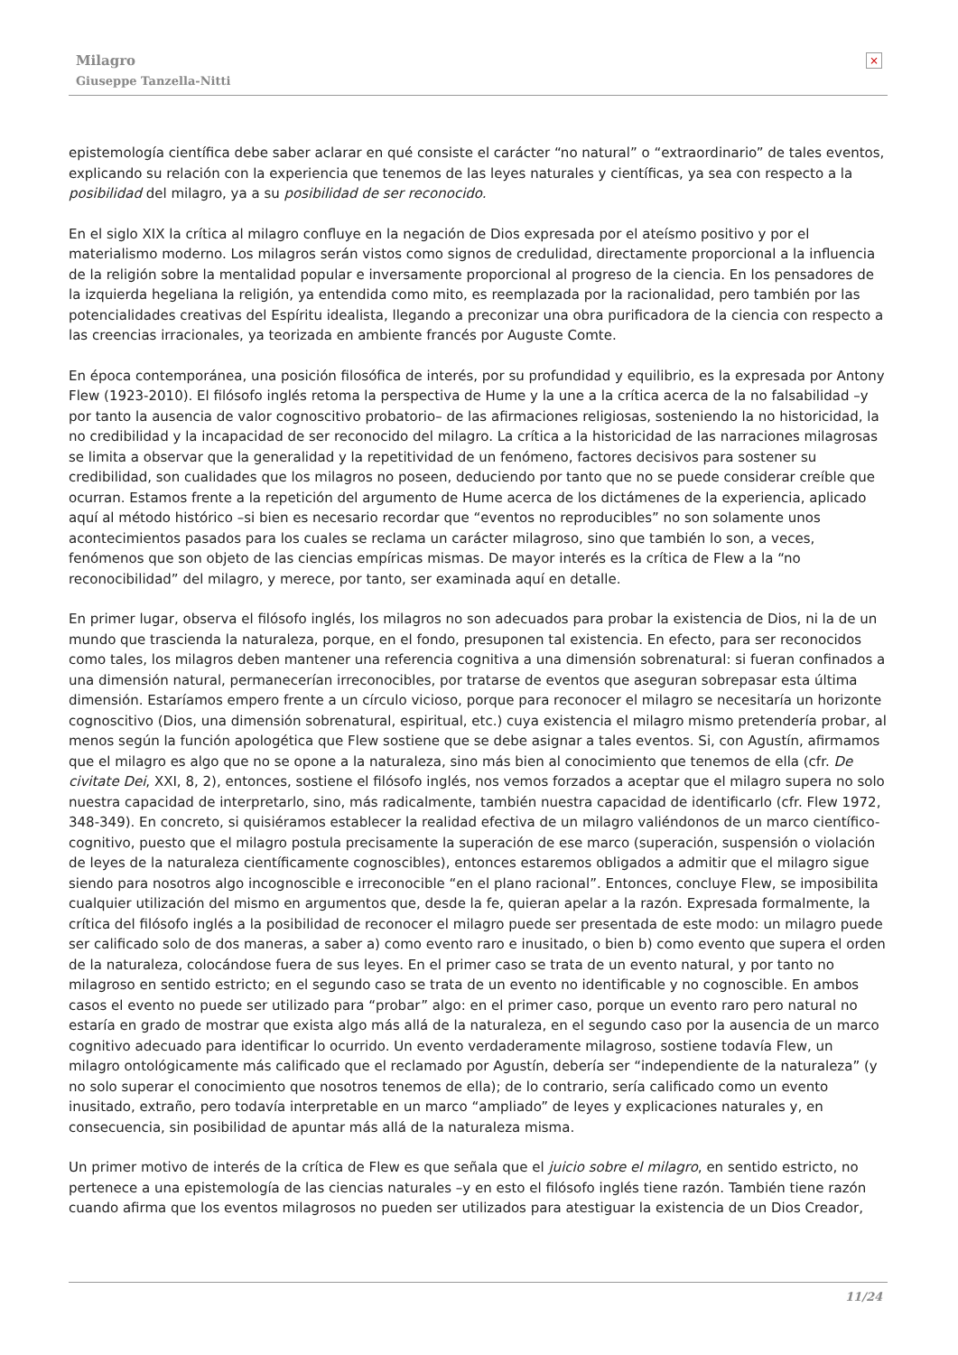Milagro
Giuseppe Tanzella-Nitti
×
epistemología científica debe saber aclarar en qué consiste el carácter “no natural” o “extraordinario” de tales eventos, explicando su relación con la experiencia que tenemos de las leyes naturales y científicas, ya sea con respecto a la posibilidad del milagro, ya a su posibilidad de ser reconocido.
En el siglo XIX la crítica al milagro confluye en la negación de Dios expresada por el ateísmo positivo y por el materialismo moderno. Los milagros serán vistos como signos de credulidad, directamente proporcional a la influencia de la religión sobre la mentalidad popular e inversamente proporcional al progreso de la ciencia. En los pensadores de la izquierda hegeliana la religión, ya entendida como mito, es reemplazada por la racionalidad, pero también por las potencialidades creativas del Espíritu idealista, llegando a preconizar una obra purificadora de la ciencia con respecto a las creencias irracionales, ya teorizada en ambiente francés por Auguste Comte.
En época contemporánea, una posición filosófica de interés, por su profundidad y equilibrio, es la expresada por Antony Flew (1923-2010). El filósofo inglés retoma la perspectiva de Hume y la une a la crítica acerca de la no falsabilidad –y por tanto la ausencia de valor cognoscitivo probatorio– de las afirmaciones religiosas, sosteniendo la no historicidad, la no credibilidad y la incapacidad de ser reconocido del milagro. La crítica a la historicidad de las narraciones milagrosas se limita a observar que la generalidad y la repetitividad de un fenómeno, factores decisivos para sostener su credibilidad, son cualidades que los milagros no poseen, deduciendo por tanto que no se puede considerar creíble que ocurran. Estamos frente a la repetición del argumento de Hume acerca de los dictámenes de la experiencia, aplicado aquí al método histórico –si bien es necesario recordar que “eventos no reproducibles” no son solamente unos acontecimientos pasados para los cuales se reclama un carácter milagroso, sino que también lo son, a veces, fenómenos que son objeto de las ciencias empíricas mismas. De mayor interés es la crítica de Flew a la “no reconocibilidad” del milagro, y merece, por tanto, ser examinada aquí en detalle.
En primer lugar, observa el filósofo inglés, los milagros no son adecuados para probar la existencia de Dios, ni la de un mundo que trascienda la naturaleza, porque, en el fondo, presuponen tal existencia. En efecto, para ser reconocidos como tales, los milagros deben mantener una referencia cognitiva a una dimensión sobrenatural: si fueran confinados a una dimensión natural, permanecerían irreconocibles, por tratarse de eventos que aseguran sobrepasar esta última dimensión. Estaríamos empero frente a un círculo vicioso, porque para reconocer el milagro se necesitaría un horizonte cognoscitivo (Dios, una dimensión sobrenatural, espiritual, etc.) cuya existencia el milagro mismo pretendería probar, al menos según la función apologética que Flew sostiene que se debe asignar a tales eventos. Si, con Agustín, afirmamos que el milagro es algo que no se opone a la naturaleza, sino más bien al conocimiento que tenemos de ella (cfr. De civitate Dei, XXI, 8, 2), entonces, sostiene el filósofo inglés, nos vemos forzados a aceptar que el milagro supera no solo nuestra capacidad de interpretarlo, sino, más radicalmente, también nuestra capacidad de identificarlo (cfr. Flew 1972, 348-349). En concreto, si quisiéramos establecer la realidad efectiva de un milagro valiéndonos de un marco científico-cognitivo, puesto que el milagro postula precisamente la superación de ese marco (superación, suspensión o violación de leyes de la naturaleza científicamente cognoscibles), entonces estaremos obligados a admitir que el milagro sigue siendo para nosotros algo incognoscible e irreconocible “en el plano racional”. Entonces, concluye Flew, se imposibilita cualquier utilización del mismo en argumentos que, desde la fe, quieran apelar a la razón. Expresada formalmente, la crítica del filósofo inglés a la posibilidad de reconocer el milagro puede ser presentada de este modo: un milagro puede ser calificado solo de dos maneras, a saber a) como evento raro e inusitado, o bien b) como evento que supera el orden de la naturaleza, colocándose fuera de sus leyes. En el primer caso se trata de un evento natural, y por tanto no milagroso en sentido estricto; en el segundo caso se trata de un evento no identificable y no cognoscible. En ambos casos el evento no puede ser utilizado para “probar” algo: en el primer caso, porque un evento raro pero natural no estaría en grado de mostrar que exista algo más allá de la naturaleza, en el segundo caso por la ausencia de un marco cognitivo adecuado para identificar lo ocurrido. Un evento verdaderamente milagroso, sostiene todavía Flew, un milagro ontológicamente más calificado que el reclamado por Agustín, debería ser “independiente de la naturaleza” (y no solo superar el conocimiento que nosotros tenemos de ella); de lo contrario, sería calificado como un evento inusitado, extraño, pero todavía interpretable en un marco “ampliado” de leyes y explicaciones naturales y, en consecuencia, sin posibilidad de apuntar más allá de la naturaleza misma.
Un primer motivo de interés de la crítica de Flew es que señala que el juicio sobre el milagro, en sentido estricto, no pertenece a una epistemología de las ciencias naturales –y en esto el filósofo inglés tiene razón. También tiene razón cuando afirma que los eventos milagrosos no pueden ser utilizados para atestiguar la existencia de un Dios Creador,
11/24